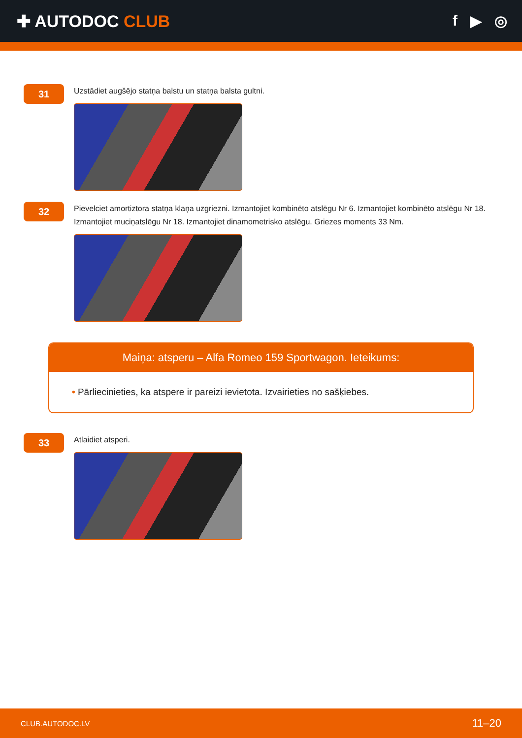✚ AUTODOC CLUB f ▶ ◎
31
Uzstādiet augšējo statņa balstu un statņa balsta gultni.
32
Pievelciet amortiztora statņa klaņa uzgriezni. Izmantojiet kombinēto atslēgu Nr 6. Izmantojiet kombinēto atslēgu Nr 18. Izmantojiet muciņatslēgu Nr 18. Izmantojiet dinamometrisko atslēgu. Griezes moments 33 Nm.
Maiņa: atsperu – Alfa Romeo 159 Sportwagon. Ieteikums:
• Pārliecinieties, ka atspere ir pareizi ievietota. Izvairieties no sašķiebes.
33
Atlaidiet atsperi.
CLUB.AUTODOC.LV 11–20